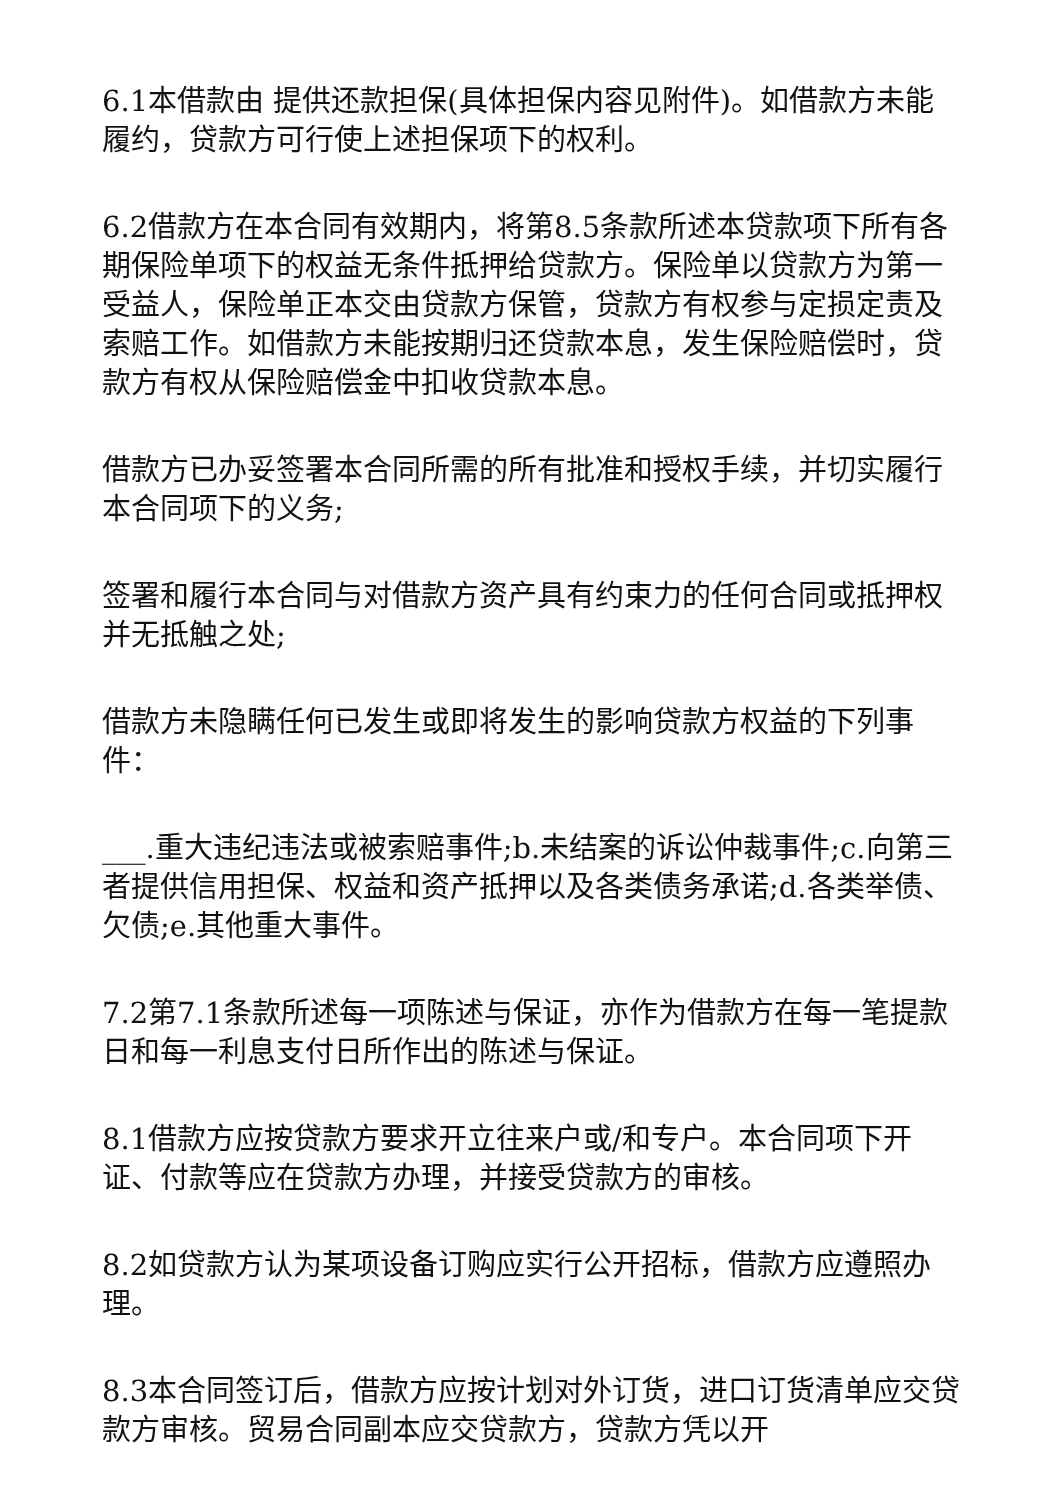6.1本借款由 提供还款担保(具体担保内容见附件)。如借款方未能履约，贷款方可行使上述担保项下的权利。
6.2借款方在本合同有效期内，将第8.5条款所述本贷款项下所有各期保险单项下的权益无条件抵押给贷款方。保险单以贷款方为第一受益人，保险单正本交由贷款方保管，贷款方有权参与定损定责及索赔工作。如借款方未能按期归还贷款本息，发生保险赔偿时，贷款方有权从保险赔偿金中扣收贷款本息。
借款方已办妥签署本合同所需的所有批准和授权手续，并切实履行本合同项下的义务;
签署和履行本合同与对借款方资产具有约束力的任何合同或抵押权并无抵触之处;
借款方未隐瞒任何已发生或即将发生的影响贷款方权益的下列事件：
___.重大违纪违法或被索赔事件;b.未结案的诉讼仲裁事件;c.向第三者提供信用担保、权益和资产抵押以及各类债务承诺;d.各类举债、欠债;e.其他重大事件。
7.2第7.1条款所述每一项陈述与保证，亦作为借款方在每一笔提款日和每一利息支付日所作出的陈述与保证。
8.1借款方应按贷款方要求开立往来户或/和专户。本合同项下开证、付款等应在贷款方办理，并接受贷款方的审核。
8.2如贷款方认为某项设备订购应实行公开招标，借款方应遵照办理。
8.3本合同签订后，借款方应按计划对外订货，进口订货清单应交贷款方审核。贸易合同副本应交贷款方，贷款方凭以开